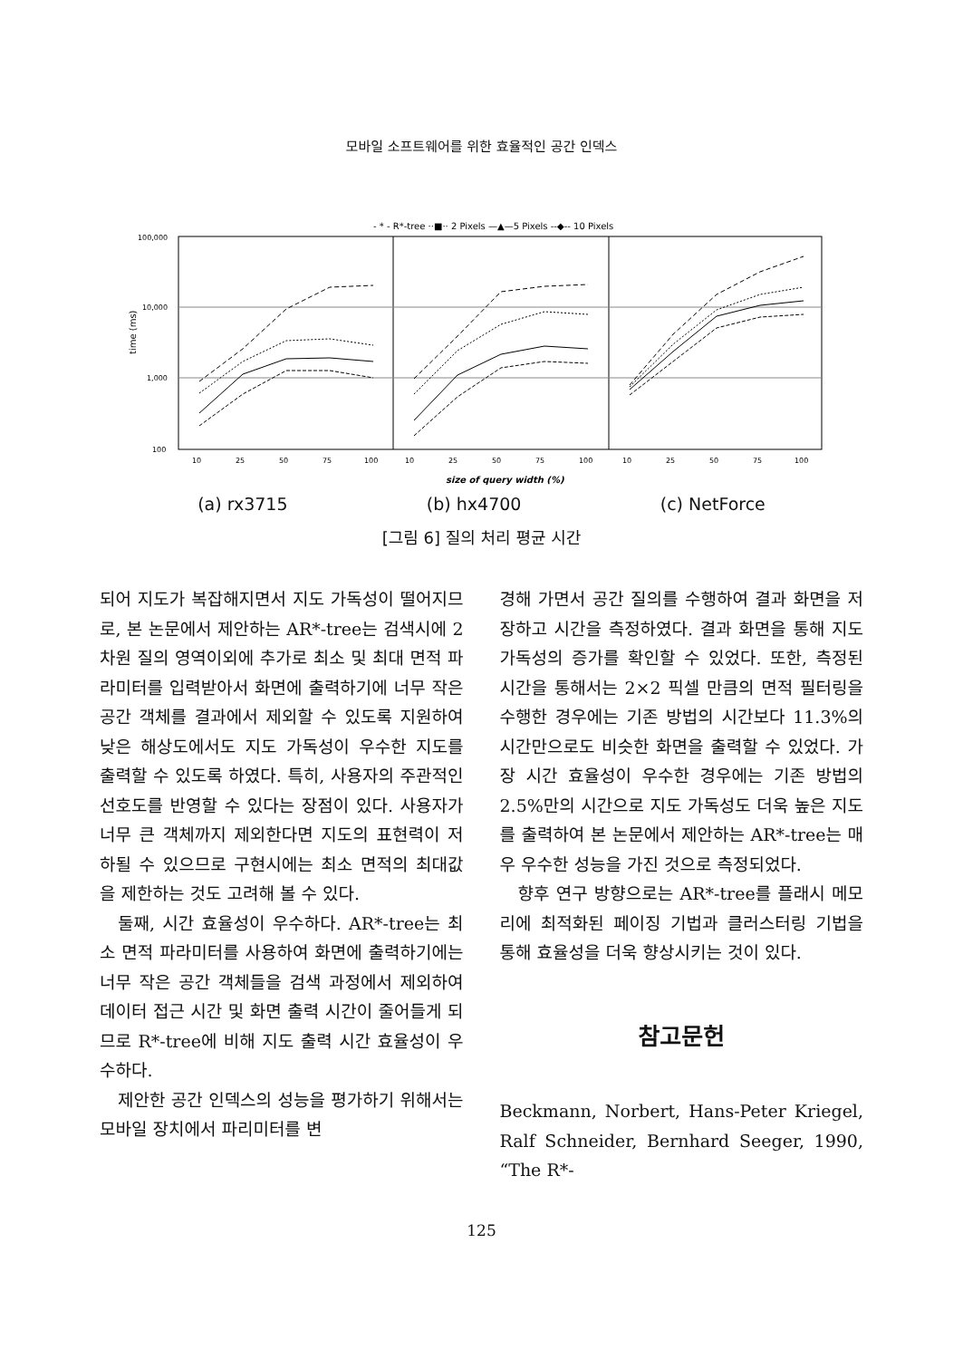모바일 소프트웨어를 위한 효율적인 공간 인덱스
- * - R*-tree ··■·· 2 Pixels —▲—5 Pixels --◆-- 10 Pixels
100,000
10,000
1,000
100
time (ms)
10
25
50
75
100
10
25
50
75
100
10
25
50
75
100
size of query width (%)
(a) rx3715 (b) hx4700 (c) NetForce
[그림 6] 질의 처리 평균 시간
되어 지도가 복잡해지면서 지도 가독성이 떨어지므로, 본 논문에서 제안하는 AR*-tree는 검색시에 2차원 질의 영역이외에 추가로 최소 및 최대 면적 파라미터를 입력받아서 화면에 출력하기에 너무 작은 공간 객체를 결과에서 제외할 수 있도록 지원하여 낮은 해상도에서도 지도 가독성이 우수한 지도를 출력할 수 있도록 하였다. 특히, 사용자의 주관적인 선호도를 반영할 수 있다는 장점이 있다. 사용자가 너무 큰 객체까지 제외한다면 지도의 표현력이 저하될 수 있으므로 구현시에는 최소 면적의 최대값을 제한하는 것도 고려해 볼 수 있다.
둘째, 시간 효율성이 우수하다. AR*-tree는 최소 면적 파라미터를 사용하여 화면에 출력하기에는 너무 작은 공간 객체들을 검색 과정에서 제외하여 데이터 접근 시간 및 화면 출력 시간이 줄어들게 되므로 R*-tree에 비해 지도 출력 시간 효율성이 우수하다.
제안한 공간 인덱스의 성능을 평가하기 위해서는 모바일 장치에서 파리미터를 변
경해 가면서 공간 질의를 수행하여 결과 화면을 저장하고 시간을 측정하였다. 결과 화면을 통해 지도 가독성의 증가를 확인할 수 있었다. 또한, 측정된 시간을 통해서는 2×2 픽셀 만큼의 면적 필터링을 수행한 경우에는 기존 방법의 시간보다 11.3%의 시간만으로도 비슷한 화면을 출력할 수 있었다. 가장 시간 효율성이 우수한 경우에는 기존 방법의 2.5%만의 시간으로 지도 가독성도 더욱 높은 지도를 출력하여 본 논문에서 제안하는 AR*-tree는 매우 우수한 성능을 가진 것으로 측정되었다.
향후 연구 방향으로는 AR*-tree를 플래시 메모리에 최적화된 페이징 기법과 클러스터링 기법을 통해 효율성을 더욱 향상시키는 것이 있다.
참고문헌
Beckmann, Norbert, Hans-Peter Kriegel, Ralf Schneider, Bernhard Seeger, 1990, “The R*-
125